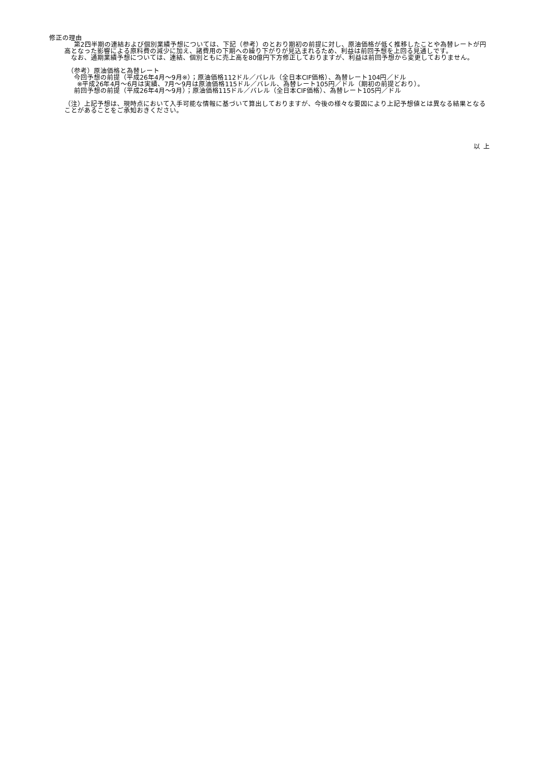修正の理由
  第2四半期の連結および個別業績予想については、下記（参考）のとおり期初の前提に対し、原油価格が低く推移したことや為替レートが円高となった影響による原料費の減少に加え、諸費用の下期への繰り下がりが見込まれるため、利益は前回予想を上回る見通しです。
  なお、通期業績予想については、連結、個別ともに売上高を80億円下方修正しておりますが、利益は前回予想から変更しておりません。
 （参考）原油価格と為替レート
  今回予想の前提（平成26年4月～9月※）；原油価格112ドル／バレル（全日本CIF価格）、為替レート104円／ドル
  ※平成26年4月～6月は実績、7月～9月は原油価格115ドル／バレル、為替レート105円／ドル（期初の前提どおり）。
  前回予想の前提（平成26年4月～9月）；原油価格115ドル／バレル（全日本CIF価格）、為替レート105円／ドル
（注）上記予想は、現時点において入手可能な情報に基づいて算出しておりますが、今後の様々な要因により上記予想値とは異なる結果となることがあることをご承知おきください。
以 上